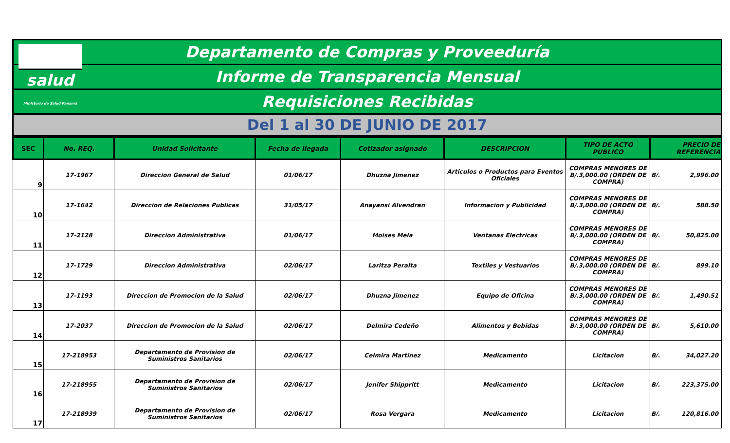salud
Ministerio de Salud Panamá
Departamento de Compras y Proveeduría
Informe de Transparencia Mensual
Requisiciones Recibidas
Del 1 al 30 DE JUNIO DE 2017
| SEC | No. REQ. | Unidad Solicitante | Fecha de llegada | Cotizador asignado | DESCRIPCION | TIPO DE ACTO PUBLICO | PRECIO DE REFERENCIA | |
| --- | --- | --- | --- | --- | --- | --- | --- | --- |
| 9 | 17-1967 | Direccion General de Salud | 01/06/17 | Dhuzna Jimenez | Articulos o Productos para Eventos Oficiales | COMPRAS MENORES DE B/.3,000.00 (ORDEN DE COMPRA) | B/. | 2,996.00 |
| 10 | 17-1642 | Direccion de Relaciones Publicas | 31/05/17 | Anayansi Alvendran | Informacion y Publicidad | COMPRAS MENORES DE B/.3,000.00 (ORDEN DE COMPRA) | B/. | 588.50 |
| 11 | 17-2128 | Direccion Administrativa | 01/06/17 | Moises Mela | Ventanas Electricas | COMPRAS MENORES DE B/.3,000.00 (ORDEN DE COMPRA) | B/. | 50,825.00 |
| 12 | 17-1729 | Direccion Administrativa | 02/06/17 | Laritza Peralta | Textiles y Vestuarios | COMPRAS MENORES DE B/.3,000.00 (ORDEN DE COMPRA) | B/. | 899.10 |
| 13 | 17-1193 | Direccion de Promocion de la Salud | 02/06/17 | Dhuzna Jimenez | Equipo de Oficina | COMPRAS MENORES DE B/.3,000.00 (ORDEN DE COMPRA) | B/. | 1,490.51 |
| 14 | 17-2037 | Direccion de Promocion de la Salud | 02/06/17 | Delmira Cedeño | Alimentos y Bebidas | COMPRAS MENORES DE B/.3,000.00 (ORDEN DE COMPRA) | B/. | 5,610.00 |
| 15 | 17-218953 | Departamento de Provision de Suministros Sanitarios | 02/06/17 | Celmira Martinez | Medicamento | Licitacion | B/. | 34,027.20 |
| 16 | 17-218955 | Departamento de Provision de Suministros Sanitarios | 02/06/17 | Jenifer Shippritt | Medicamento | Licitacion | B/. | 223,375.00 |
| 17 | 17-218939 | Departamento de Provision de Suministros Sanitarios | 02/06/17 | Rosa Vergara | Medicamento | Licitacion | B/. | 120,816.00 |